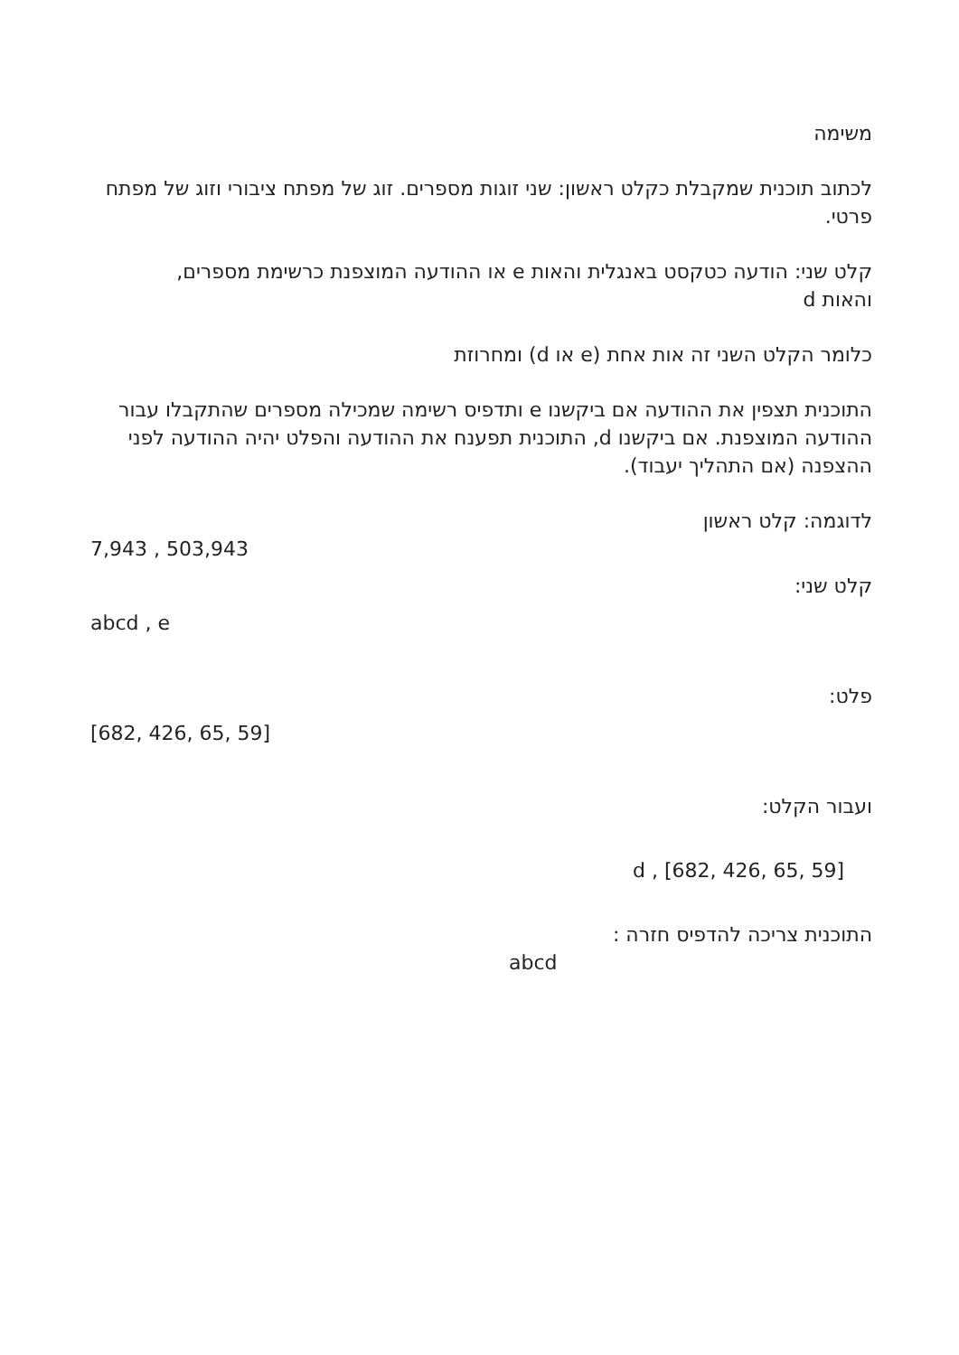משימה
לכתוב תוכנית שמקבלת כקלט ראשון: שני זוגות מספרים. זוג של מפתח ציבורי וזוג של מפתח פרטי.
קלט שני: הודעה כטקסט באנגלית והאות e או ההודעה המוצפנת כרשימת מספרים, והאות d
כלומר הקלט השני זה אות אחת (e או d) ומחרוזת
התוכנית תצפין את ההודעה אם ביקשנו e ותדפיס רשימה שמכילה מספרים שהתקבלו עבור ההודעה המוצפנת. אם ביקשנו d, התוכנית תפענח את ההודעה והפלט יהיה ההודעה לפני ההצפנה (אם התהליך יעבוד).
לדוגמה: קלט ראשון
7,943 , 503,943
קלט שני:
abcd , e
פלט:
[682, 426, 65, 59]
ועבור הקלט:
d , [682, 426, 65, 59]
התוכנית צריכה להדפיס חזרה :
abcd